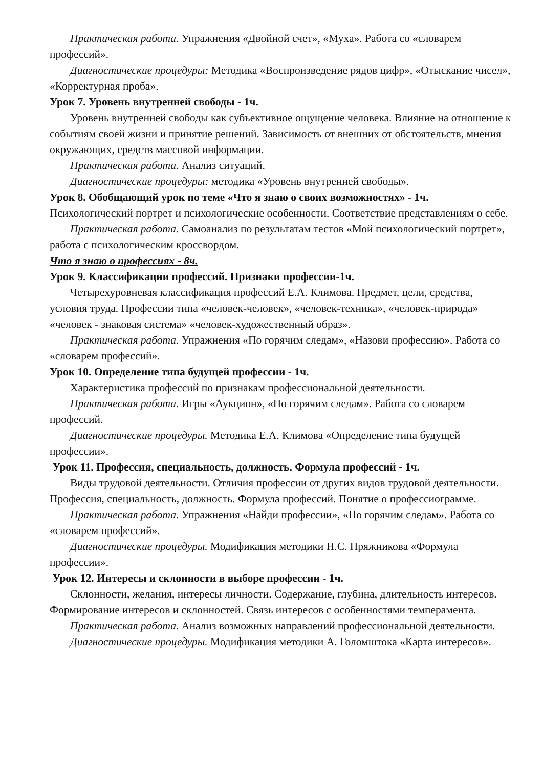Практическая работа. Упражнения «Двойной счет», «Муха». Работа со «словарем профессий».
Диагностические процедуры: Методика «Воспроизведение рядов цифр», «Отыскание чисел», «Корректурная проба».
Урок 7. Уровень внутренней свободы - 1ч.
Уровень внутренней свободы как субъективное ощущение человека. Влияние на отношение к событиям своей жизни и принятие решений. Зависимость от внешних от обстоятельств, мнения окружающих, средств массовой информации.
Практическая работа. Анализ ситуаций.
Диагностические процедуры: методика «Уровень внутренней свободы».
Урок 8. Обобщающий урок по теме «Что я знаю о своих возможностях» - 1ч.
Психологический портрет и психологические особенности. Соответствие представлениям о себе.
Практическая работа. Самоанализ по результатам тестов «Мой психологический портрет», работа с психологическим кроссвордом.
Что я знаю о профессиях - 8ч.
Урок 9. Классификации профессий. Признаки профессии-1ч.
Четырехуровневая классификация профессий Е.А. Климова. Предмет, цели, средства, условия труда. Профессии типа «человек-человек», «человек-техника», «человек-природа» «человек - знаковая система» «человек-художественный образ».
Практическая работа. Упражнения «По горячим следам», «Назови профессию». Работа со «словарем профессий».
Урок 10. Определение типа будущей профессии - 1ч.
Характеристика профессий по признакам профессиональной деятельности.
Практическая работа. Игры «Аукцион», «По горячим следам». Работа со словарем профессий.
Диагностические процедуры. Методика Е.А. Климова «Определение типа будущей профессии».
Урок 11. Профессия, специальность, должность. Формула профессий - 1ч.
Виды трудовой деятельности. Отличия профессии от других видов трудовой деятельности. Профессия, специальность, должность. Формула профессий. Понятие о профессиограмме.
Практическая работа. Упражнения «Найди профессии», «По горячим следам». Работа со «словарем профессий».
Диагностические процедуры. Модификация методики Н.С. Пряжникова «Формула профессии».
Урок 12. Интересы и склонности в выборе профессии - 1ч.
Склонности, желания, интересы личности. Содержание, глубина, длительность интересов. Формирование интересов и склонностей. Связь интересов с особенностями темперамента.
Практическая работа. Анализ возможных направлений профессиональной деятельности.
Диагностические процедуры. Модификация методики А. Голомштока «Карта интересов».